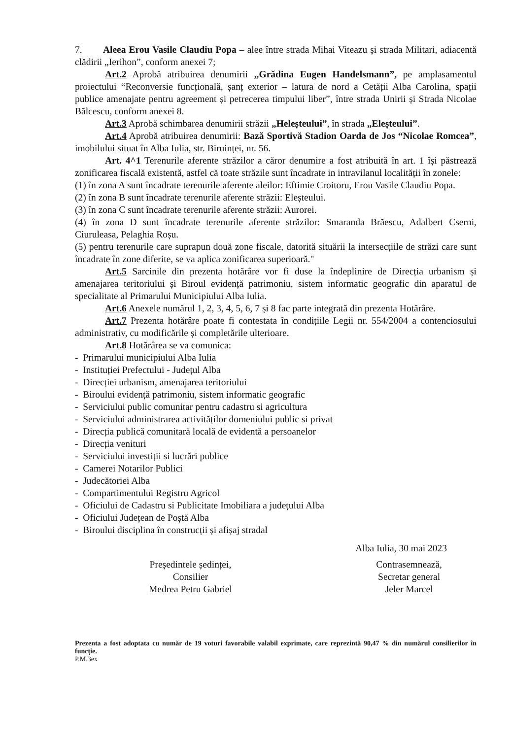7. Aleea Erou Vasile Claudiu Popa – alee între strada Mihai Viteazu și strada Militari, adiacentă clădirii „Ierihon”, conform anexei 7;
Art.2 Aprobă atribuirea denumirii „Grădina Eugen Handelsmann”, pe amplasamentul proiectului “Reconversie funcțională, șanț exterior – latura de nord a Cetății Alba Carolina, spații publice amenajate pentru agreement și petrecerea timpului liber”, între strada Unirii și Strada Nicolae Bălcescu, conform anexei 8.
Art.3 Aprobă schimbarea denumirii străzii „Heleșteului”, în strada „Eleșteului”.
Art.4 Aprobă atribuirea denumirii: Bază Sportivă Stadion Oarda de Jos “Nicolae Romcea”, imobilului situat în Alba Iulia, str. Biruinței, nr. 56.
Art. 4^1 Terenurile aferente străzilor a căror denumire a fost atribuită în art. 1 își păstrează zonificarea fiscală existentă, astfel că toate străzile sunt încadrate in intravilanul localității în zonele:
(1) în zona A sunt încadrate terenurile aferente aleilor: Eftimie Croitoru, Erou Vasile Claudiu Popa.
(2) în zona B sunt încadrate terenurile aferente străzii: Eleșteului.
(3) în zona C sunt încadrate terenurile aferente străzii: Aurorei.
(4) în zona D sunt încadrate terenurile aferente străzilor: Smaranda Brăescu, Adalbert Cserni, Ciuruleasa, Pelaghia Roșu.
(5) pentru terenurile care suprapun două zone fiscale, datorită situării la intersecțiile de străzi care sunt încadrate în zone diferite, se va aplica zonificarea superioară."
Art.5 Sarcinile din prezenta hotărâre vor fi duse la îndeplinire de Direcția urbanism și amenajarea teritoriului și Biroul evidență patrimoniu, sistem informatic geografic din aparatul de specialitate al Primarului Municipiului Alba Iulia.
Art.6 Anexele numărul 1, 2, 3, 4, 5, 6, 7 și 8 fac parte integrată din prezenta Hotărâre.
Art.7 Prezenta hotărâre poate fi contestata în condițiile Legii nr. 554/2004 a contenciosului administrativ, cu modificările și completările ulterioare.
Art.8 Hotărârea se va comunica:
- Primarului municipiului Alba Iulia
- Instituției Prefectului - Județul Alba
- Direcției urbanism, amenajarea teritoriului
- Biroului evidență patrimoniu, sistem informatic geografic
- Serviciului public comunitar pentru cadastru si agricultura
- Serviciului administrarea activităților domeniului public si privat
- Direcția publică comunitară locală de evidentă a persoanelor
- Direcția venituri
- Serviciului investiții si lucrări publice
- Camerei Notarilor Publici
- Judecătoriei Alba
- Compartimentului Registru Agricol
- Oficiului de Cadastru si Publicitate Imobiliara a județului Alba
- Oficiului Județean de Poștă Alba
- Biroului disciplina în construcții și afișaj stradal
Alba Iulia, 30 mai 2023
Președintele ședinței,
Consilier
Medrea Petru Gabriel
Contrasemnează,
Secretar general
Jeler Marcel
Prezenta a fost adoptata cu număr de 19 voturi favorabile valabil exprimate, care reprezintă 90,47 % din numărul consilierilor în funcție.
P.M.3ex